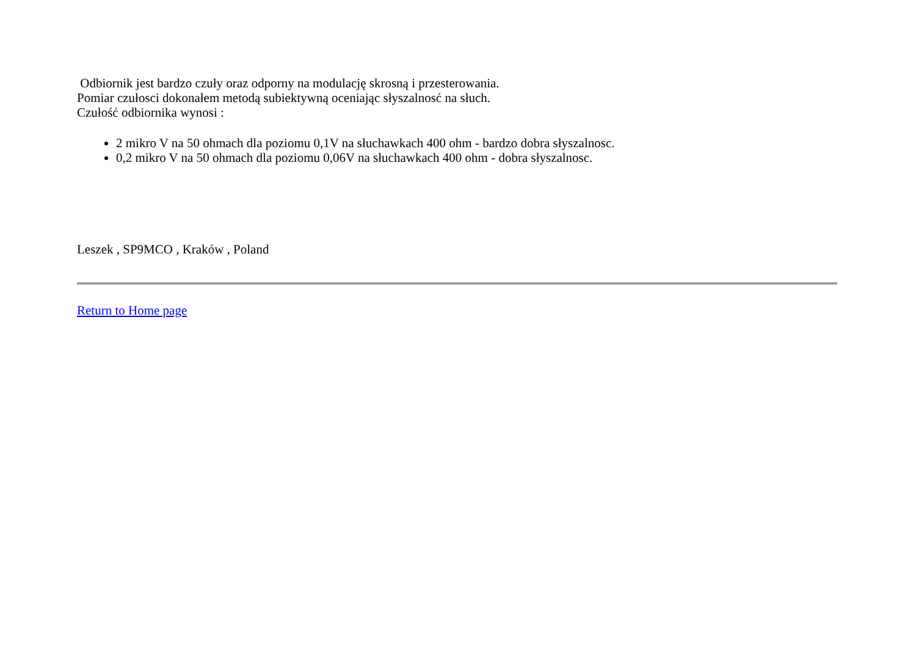Odbiornik jest bardzo czuły oraz odporny na modulację skrosną i przesterowania.
Pomiar czułosci dokonałem metodą subiektywną oceniając słyszalnosć na słuch.
Czułość odbiornika wynosi :
2 mikro V na 50 ohmach dla poziomu 0,1V na słuchawkach 400 ohm - bardzo dobra słyszalnosc.
0,2 mikro V na 50 ohmach dla poziomu 0,06V na słuchawkach 400 ohm - dobra słyszalnosc.
Leszek , SP9MCO , Kraków , Poland
Return to Home page